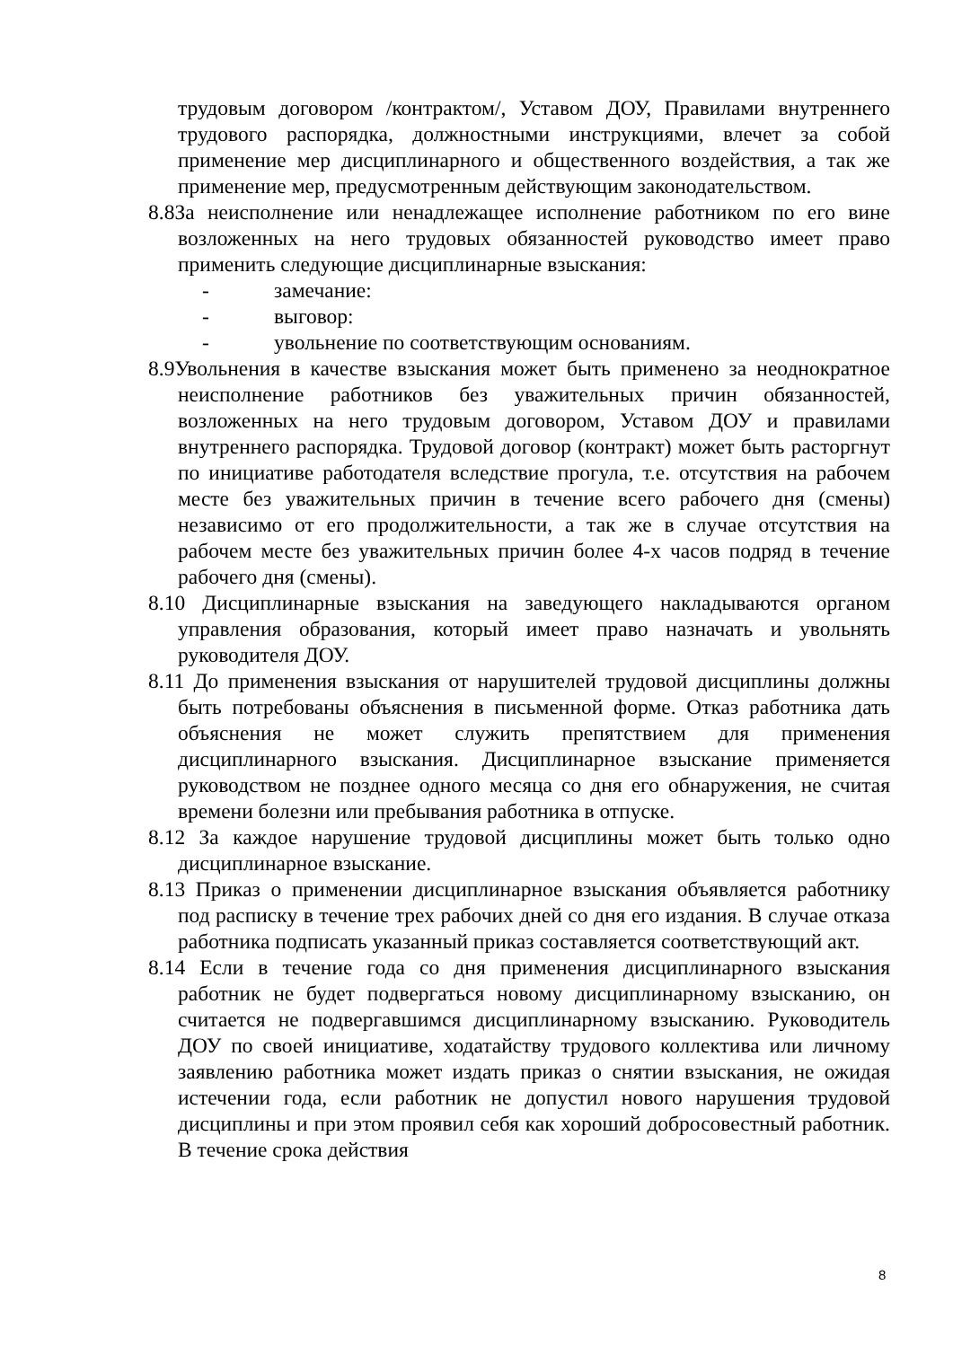трудовым договором /контрактом/, Уставом ДОУ, Правилами внутреннего трудового распорядка, должностными инструкциями, влечет за собой применение мер дисциплинарного и общественного воздействия, а так же применение мер, предусмотренным действующим законодательством.
8.8За неисполнение или ненадлежащее исполнение работником по его вине возложенных на него трудовых обязанностей руководство имеет право применить следующие дисциплинарные взыскания:
- замечание:
- выговор:
- увольнение по соответствующим основаниям.
8.9Увольнения в качестве взыскания может быть применено за неоднократное неисполнение работников без уважительных причин обязанностей, возложенных на него трудовым договором, Уставом ДОУ и правилами внутреннего распорядка. Трудовой договор (контракт) может быть расторгнут по инициативе работодателя вследствие прогула, т.е. отсутствия на рабочем месте без уважительных причин в течение всего рабочего дня (смены) независимо от его продолжительности, а так же в случае отсутствия на рабочем месте без уважительных причин более 4-х часов подряд в течение рабочего дня (смены).
8.10 Дисциплинарные взыскания на заведующего накладываются органом управления образования, который имеет право назначать и увольнять руководителя ДОУ.
8.11 До применения взыскания от нарушителей трудовой дисциплины должны быть потребованы объяснения в письменной форме. Отказ работника дать объяснения не может служить препятствием для применения дисциплинарного взыскания. Дисциплинарное взыскание применяется руководством не позднее одного месяца со дня его обнаружения, не считая времени болезни или пребывания работника в отпуске.
8.12 За каждое нарушение трудовой дисциплины может быть только одно дисциплинарное взыскание.
8.13 Приказ о применении дисциплинарное взыскания объявляется работнику под расписку в течение трех рабочих дней со дня его издания. В случае отказа работника подписать указанный приказ составляется соответствующий акт.
8.14 Если в течение года со дня применения дисциплинарного взыскания работник не будет подвергаться новому дисциплинарному взысканию, он считается не подвергавшимся дисциплинарному взысканию. Руководитель ДОУ по своей инициативе, ходатайству трудового коллектива или личному заявлению работника может издать приказ о снятии взыскания, не ожидая истечении года, если работник не допустил нового нарушения трудовой дисциплины и при этом проявил себя как хороший добросовестный работник. В течение срока действия
8